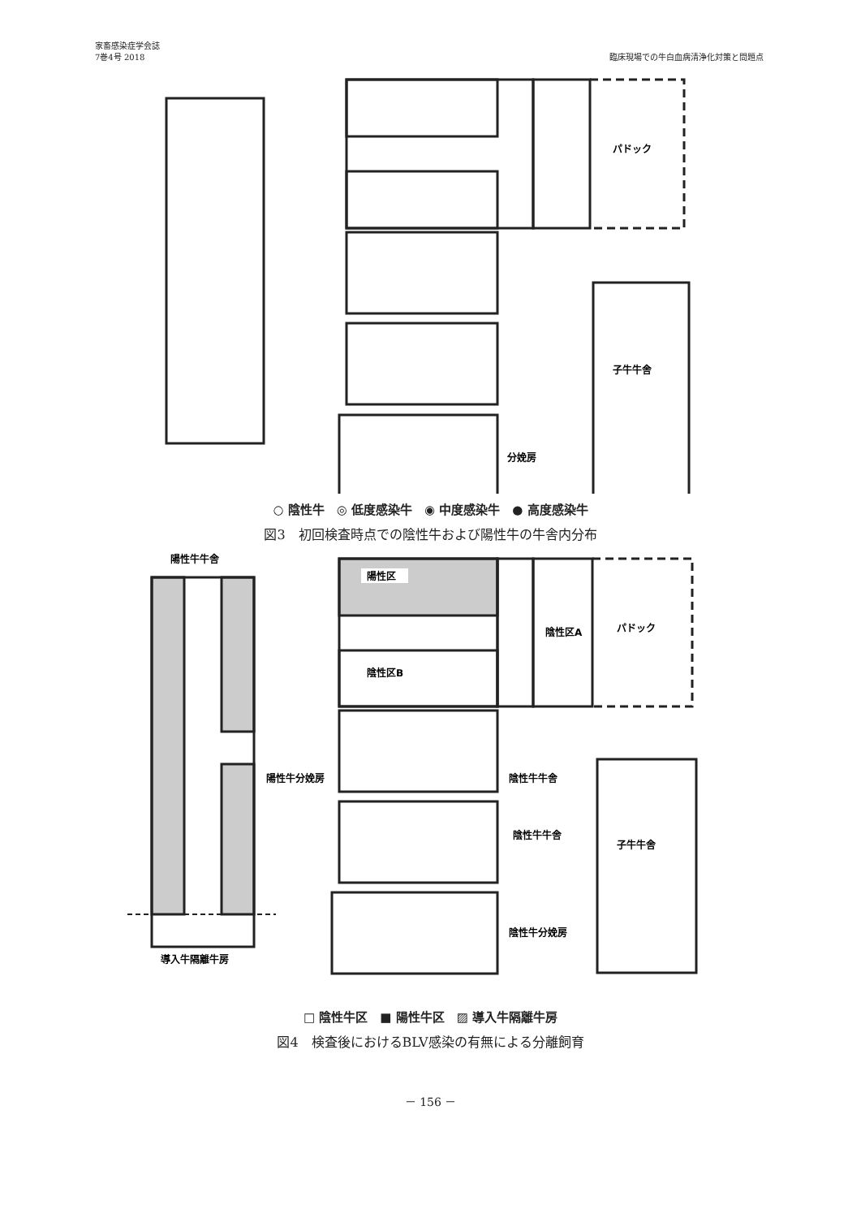家畜感染症学会誌
7巻4号 2018
臨床現場での牛白血病清浄化対策と問題点
パドック
子牛牛舎
分娩房
○ 陰性牛　◎ 低度感染牛　◉ 中度感染牛　● 高度感染牛
図3　初回検査時点での陰性牛および陽性牛の牛舎内分布
陽性牛牛舎
陽性区
陰性区B
陰性区A
パドック
陰性牛牛舎
陰性牛牛舎
子牛牛舎
陰性牛分娩房
導入牛隔離牛房
陽性牛分娩房
□ 陰性牛区　■ 陽性牛区　▨ 導入牛隔離牛房
図4　検査後におけるBLV感染の有無による分離飼育
－ 156 －